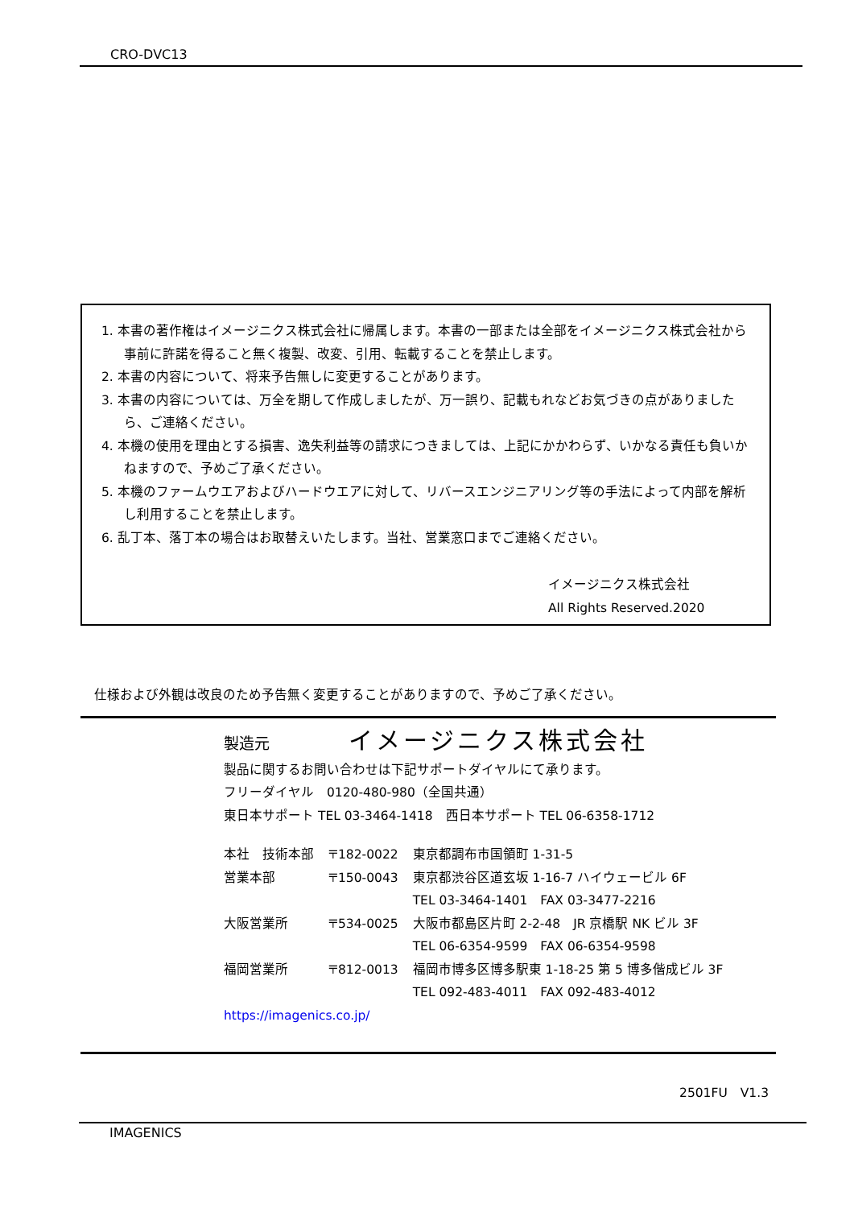CRO-DVC13
1. 本書の著作権はイメージニクス株式会社に帰属します。本書の一部または全部をイメージニクス株式会社から事前に許諾を得ること無く複製、改変、引用、転載することを禁止します。
2. 本書の内容について、将来予告無しに変更することがあります。
3. 本書の内容については、万全を期して作成しましたが、万一誤り、記載もれなどお気づきの点がありましたら、ご連絡ください。
4. 本機の使用を理由とする損害、逸失利益等の請求につきましては、上記にかかわらず、いかなる責任も負いかねますので、予めご了承ください。
5. 本機のファームウエアおよびハードウエアに対して、リバースエンジニアリング等の手法によって内部を解析し利用することを禁止します。
6. 乱丁本、落丁本の場合はお取替えいたします。当社、営業窓口までご連絡ください。
イメージニクス株式会社
All Rights Reserved.2020
仕様および外観は改良のため予告無く変更することがありますので、予めご了承ください。
製造元 イメージニクス株式会社
製品に関するお問い合わせは下記サポートダイヤルにて承ります。
フリーダイヤル　0120-480-980（全国共通）
東日本サポート TEL 03-3464-1418　西日本サポート TEL 06-6358-1712
| 本社 技術本部 | 〒182-0022 | 東京都調布市国領町 1-31-5 |
| 営業本部 | 〒150-0043 | 東京都渋谷区道玄坂 1-16-7 ハイウェービル 6F |
| | | TEL 03-3464-1401 FAX 03-3477-2216 |
| 大阪営業所 | 〒534-0025 | 大阪市都島区片町 2-2-48 JR 京橋駅 NK ビル 3F |
| | | TEL 06-6354-9599 FAX 06-6354-9598 |
| 福岡営業所 | 〒812-0013 | 福岡市博多区博多駅東 1-18-25 第 5 博多偕成ビル 3F |
| | | TEL 092-483-4011 FAX 092-483-4012 |
https://imagenics.co.jp/
2501FU　V1.3
IMAGENICS